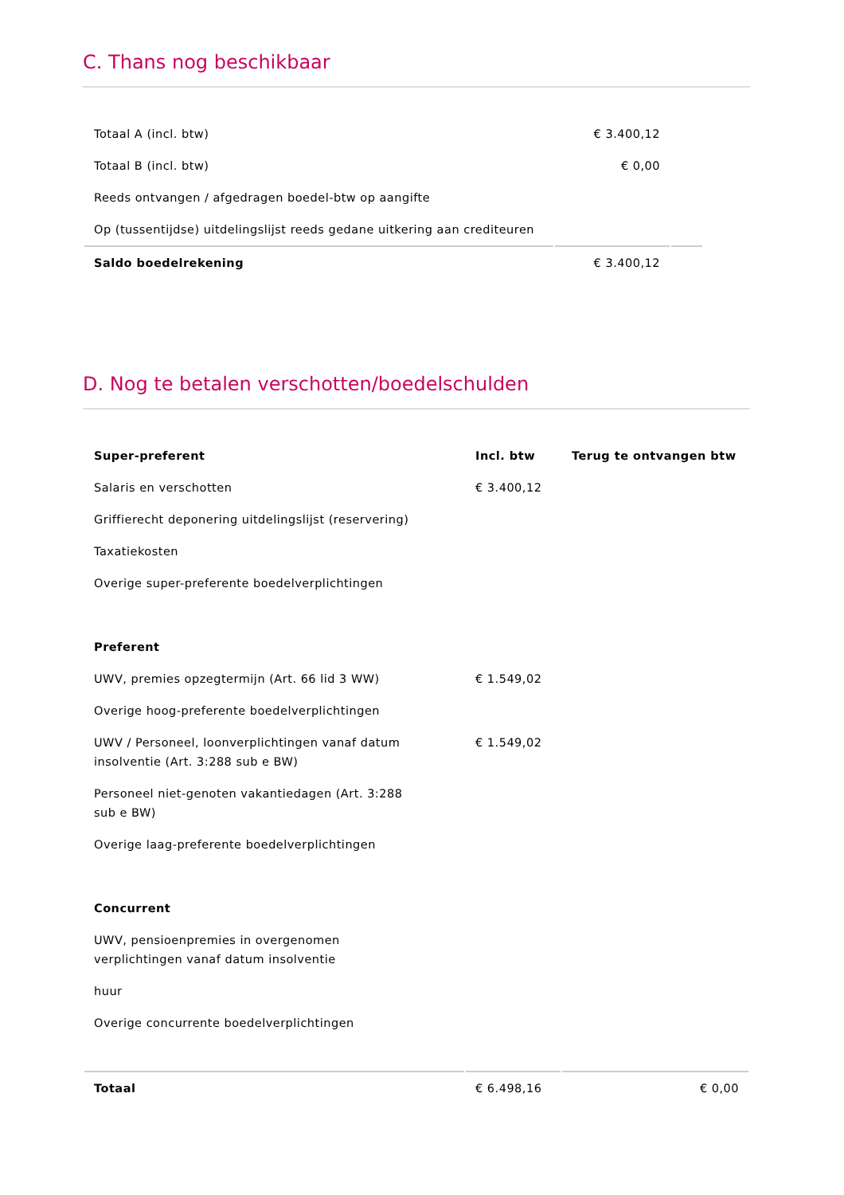C. Thans nog beschikbaar
| Totaal A (incl. btw) | € 3.400,12 | |
| Totaal B (incl. btw) | € 0,00 | |
| Reeds ontvangen / afgedragen boedel-btw op aangifte | | |
| Op (tussentijdse) uitdelingslijst reeds gedane uitkering aan crediteuren | | |
| Saldo boedelrekening | € 3.400,12 | |
D. Nog te betalen verschotten/boedelschulden
| Super-preferent | Incl. btw | Terug te ontvangen btw |
| --- | --- | --- |
| Salaris en verschotten | € 3.400,12 | |
| Griffierecht deponering uitdelingslijst (reservering) | | |
| Taxatiekosten | | |
| Overige super-preferente boedelverplichtingen | | |
| Preferent | | |
| UWV, premies opzegtermijn (Art. 66 lid 3 WW) | € 1.549,02 | |
| Overige hoog-preferente boedelverplichtingen | | |
| UWV / Personeel, loonverplichtingen vanaf datum insolventie (Art. 3:288 sub e BW) | € 1.549,02 | |
| Personeel niet-genoten vakantiedagen (Art. 3:288 sub e BW) | | |
| Overige laag-preferente boedelverplichtingen | | |
| Concurrent | | |
| UWV, pensioenpremies in overgenomen verplichtingen vanaf datum insolventie | | |
| huur | | |
| Overige concurrente boedelverplichtingen | | |
| Totaal | € 6.498,16 | € 0,00 |